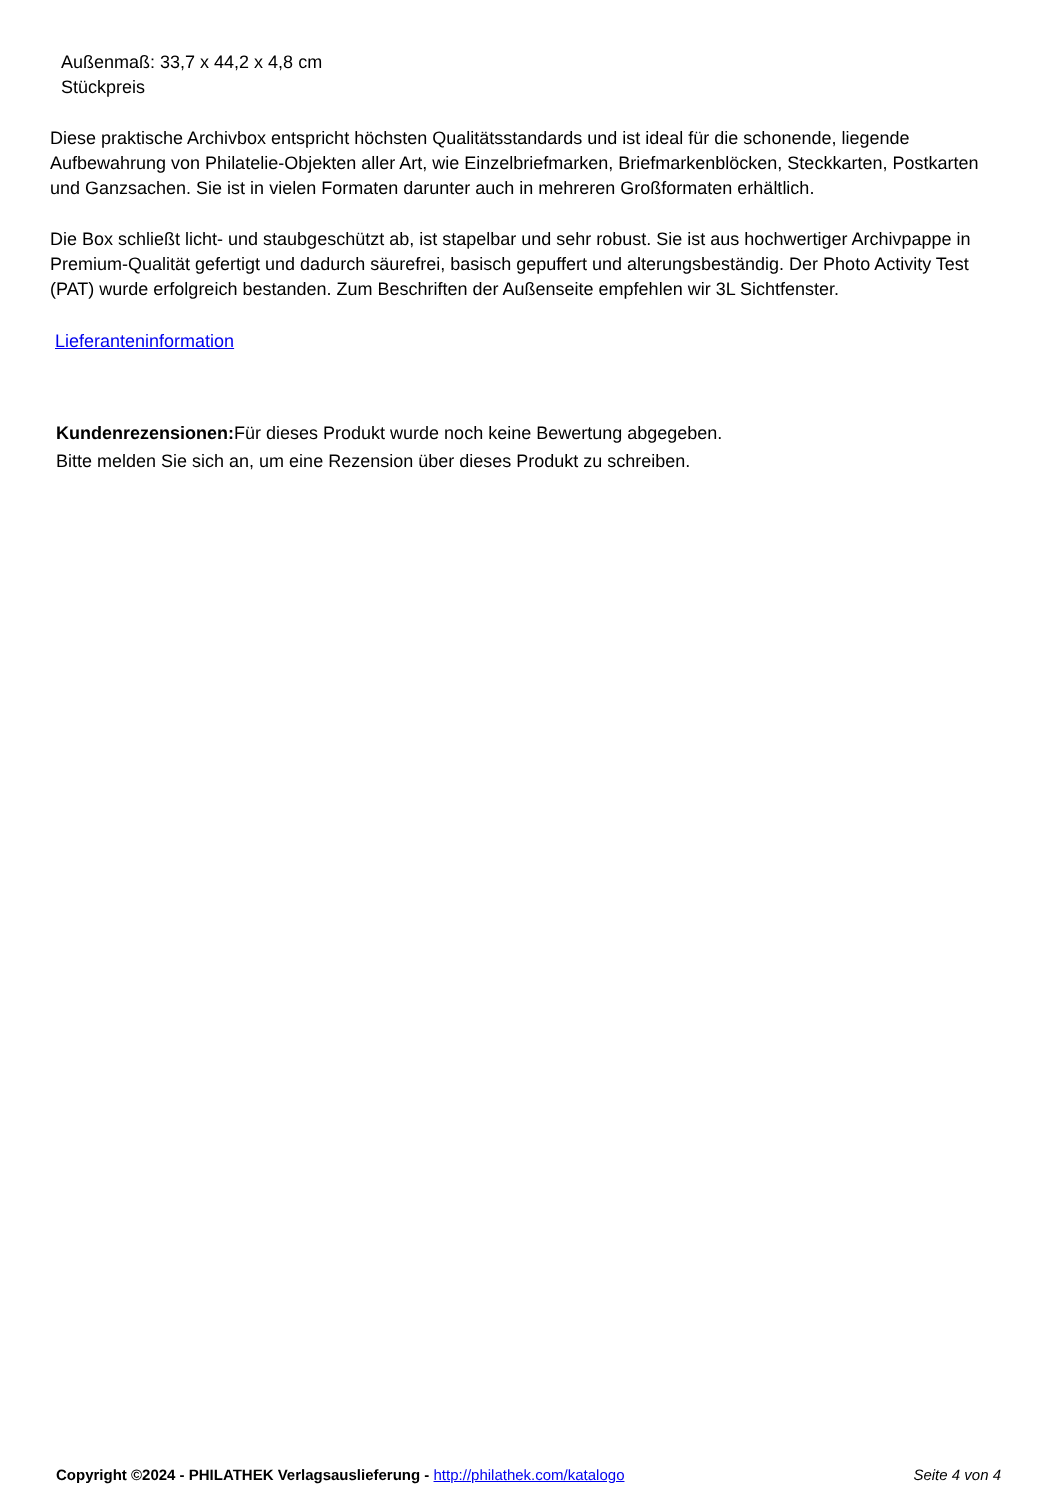Außenmaß: 33,7 x 44,2 x 4,8 cm
Stückpreis
Diese praktische Archivbox entspricht höchsten Qualitätsstandards und ist ideal für die schonende, liegende Aufbewahrung von Philatelie-Objekten aller Art, wie Einzelbriefmarken, Briefmarkenblöcken, Steckkarten, Postkarten und Ganzsachen. Sie ist in vielen Formaten darunter auch in mehreren Großformaten erhältlich.
Die Box schließt licht- und staubgeschützt ab, ist stapelbar und sehr robust. Sie ist aus hochwertiger Archivpappe in Premium-Qualität gefertigt und dadurch säurefrei, basisch gepuffert und alterungsbeständig. Der Photo Activity Test (PAT) wurde erfolgreich bestanden. Zum Beschriften der Außenseite empfehlen wir 3L Sichtfenster.
Lieferanteninformation
Kundenrezensionen: Für dieses Produkt wurde noch keine Bewertung abgegeben.
Bitte melden Sie sich an, um eine Rezension über dieses Produkt zu schreiben.
Copyright ©2024 - PHILATHEK Verlagsauslieferung - http://philathek.com/katalogo Seite 4 von 4